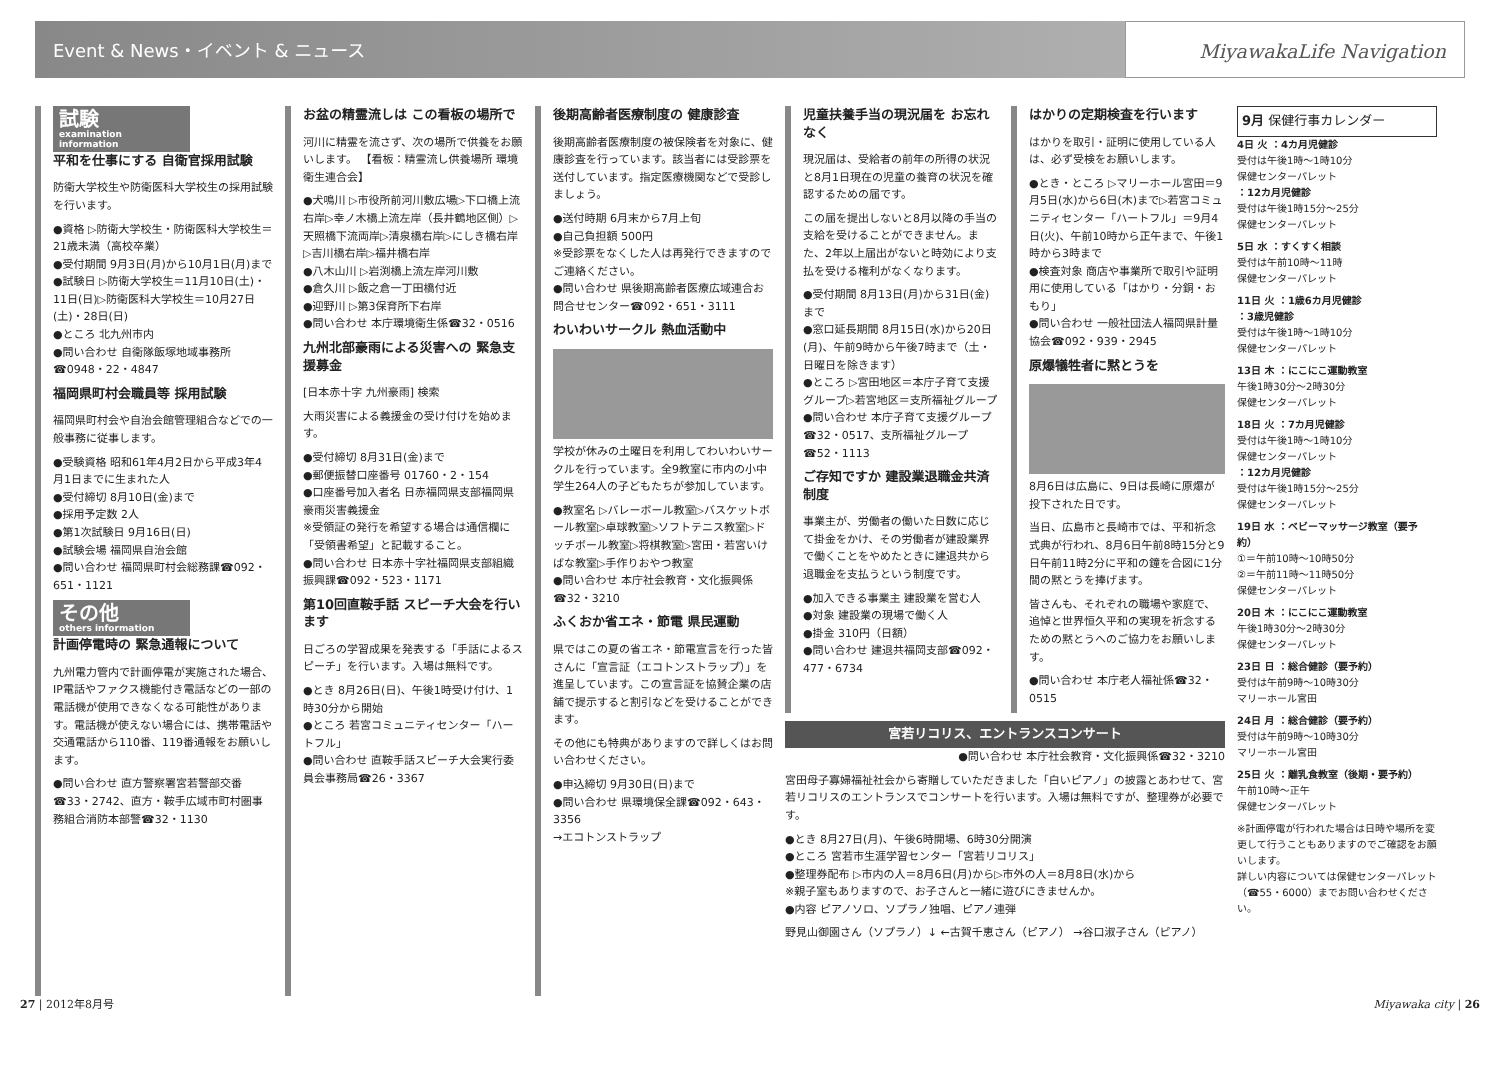Event & News・イベント & ニュース MiyawakaLife Navigation
試験
examination information
平和を仕事にする 自衛官採用試験
防衛大学校生や防衛医科大学校生の採用試験を行います。
●資格 ▷防衛大学校生・防衛医科大学校生＝21歳未満（高校卒業）
●受付期間 9月3日(月)から10月1日(月)まで
●試験日 ▷防衛大学校生＝11月10日(土)・11日(日)▷防衛医科大学校生＝10月27日(土)・28日(日)
●ところ 北九州市内
●問い合わせ 自衛隊飯塚地域事務所☎0948・22・4847
福岡県町村会職員等 採用試験
福岡県町村会や自治会館管理組合などでの一般事務に従事します。
●受験資格 昭和61年4月2日から平成3年4月1日までに生まれた人
●受付締切 8月10日(金)まで
●採用予定数 2人
●第1次試験日 9月16日(日)
●試験会場 福岡県自治会館
●問い合わせ 福岡県町村会総務課☎092・651・1121
その他
others information
計画停電時の 緊急通報について
九州電力管内で計画停電が実施された場合、IP電話やファクス機能付き電話などの一部の電話機が使用できなくなる可能性があります。電話機が使えない場合には、携帯電話や交通電話から110番、119番通報をお願いします。
●問い合わせ 直方警察署宮若警部交番☎33・2742、直方・鞍手広域市町村圏事務組合消防本部警☎32・1130
お盆の精霊流しは この看板の場所で
河川に精霊を流さず、次の場所で供養をお願いします。 【看板：精霊流し供養場所 環境衛生連合会】
●犬鳴川 ▷市役所前河川敷広場▷下口橋上流右岸▷幸ノ木橋上流左岸（長井鶴地区側）▷天照橋下流両岸▷清泉橋右岸▷にしき橋右岸▷吉川橋右岸▷福井橋右岸
●八木山川 ▷岩渕橋上流左岸河川敷
●倉久川 ▷飯之倉一丁田橋付近
●迎野川 ▷第3保育所下右岸
●問い合わせ 本庁環境衛生係☎32・0516
九州北部豪雨による災害への 緊急支援募金
[日本赤十字 九州豪雨] 検索
大雨災害による義援金の受け付けを始めます。
●受付締切 8月31日(金)まで
●郵便振替口座番号 01760・2・154
●口座番号加入者名 日赤福岡県支部福岡県豪雨災害義援金
※受領証の発行を希望する場合は通信欄に「受領書希望」と記載すること。
●問い合わせ 日本赤十字社福岡県支部組織振興課☎092・523・1171
第10回直鞍手話 スピーチ大会を行います
日ごろの学習成果を発表する「手話によるスピーチ」を行います。入場は無料です。
●とき 8月26日(日)、午後1時受け付け、1時30分から開始
●ところ 若宮コミュニティセンター「ハートフル」
●問い合わせ 直鞍手話スピーチ大会実行委員会事務局☎26・3367
後期高齢者医療制度の 健康診査
後期高齢者医療制度の被保険者を対象に、健康診査を行っています。該当者には受診票を送付しています。指定医療機関などで受診しましょう。
●送付時期 6月末から7月上旬
●自己負担額 500円
※受診票をなくした人は再発行できますのでご連絡ください。
●問い合わせ 県後期高齢者医療広域連合お問合せセンター☎092・651・3111
わいわいサークル 熱血活動中
学校が休みの土曜日を利用してわいわいサークルを行っています。全9教室に市内の小中学生264人の子どもたちが参加しています。
●教室名 ▷バレーボール教室▷バスケットボール教室▷卓球教室▷ソフトテニス教室▷ドッチボール教室▷将棋教室▷宮田・若宮いけばな教室▷手作りおやつ教室
●問い合わせ 本庁社会教育・文化振興係☎32・3210
ふくおか省エネ・節電 県民運動
県ではこの夏の省エネ・節電宣言を行った皆さんに「宣言証（エコトンストラップ）」を進呈しています。この宣言証を協賛企業の店舗で提示すると割引などを受けることができます。
その他にも特典がありますので詳しくはお問い合わせください。
●申込締切 9月30日(日)まで
●問い合わせ 県環境保全課☎092・643・3356
→エコトンストラップ
児童扶養手当の現況届を お忘れなく
現況届は、受給者の前年の所得の状況と8月1日現在の児童の養育の状況を確認するための届です。
この届を提出しないと8月以降の手当の支給を受けることができません。また、2年以上届出がないと時効により支払を受ける権利がなくなります。
●受付期間 8月13日(月)から31日(金)まで
●窓口延長期間 8月15日(水)から20日(月)、午前9時から午後7時まで（土・日曜日を除きます）
●ところ ▷宮田地区＝本庁子育て支援グループ▷若宮地区＝支所福祉グループ
●問い合わせ 本庁子育て支援グループ☎32・0517、支所福祉グループ☎52・1113
ご存知ですか 建設業退職金共済制度
事業主が、労働者の働いた日数に応じて掛金をかけ、その労働者が建設業界で働くことをやめたときに建退共から退職金を支払うという制度です。
●加入できる事業主 建設業を営む人
●対象 建設業の現場で働く人
●掛金 310円（日額）
●問い合わせ 建退共福岡支部☎092・477・6734
はかりの定期検査を行います
はかりを取引・証明に使用している人は、必ず受検をお願いします。
●とき・ところ ▷マリーホール宮田＝9月5日(水)から6日(木)まで▷若宮コミュニティセンター「ハートフル」＝9月4日(火)、午前10時から正午まで、午後1時から3時まで
●検査対象 商店や事業所で取引や証明用に使用している「はかり・分銅・おもり」
●問い合わせ 一般社団法人福岡県計量協会☎092・939・2945
原爆犠牲者に黙とうを
8月6日は広島に、9日は長崎に原爆が投下された日です。
当日、広島市と長崎市では、平和祈念式典が行われ、8月6日午前8時15分と9日午前11時2分に平和の鐘を合図に1分間の黙とうを捧げます。
皆さんも、それぞれの職場や家庭で、追悼と世界恒久平和の実現を祈念するための黙とうへのご協力をお願いします。
●問い合わせ 本庁老人福祉係☎32・0515
宮若リコリス、エントランスコンサート
●問い合わせ 本庁社会教育・文化振興係☎32・3210
宮田母子寡婦福祉社会から寄贈していただきました「白いピアノ」の披露とあわせて、宮若リコリスのエントランスでコンサートを行います。入場は無料ですが、整理券が必要です。
●とき 8月27日(月)、午後6時開場、6時30分開演
●ところ 宮若市生涯学習センター「宮若リコリス」
●整理券配布 ▷市内の人＝8月6日(月)から▷市外の人＝8月8日(水)から
※親子室もありますので、お子さんと一緒に遊びにきませんか。
●内容 ピアノソロ、ソプラノ独唱、ピアノ連弾
野見山御園さん（ソプラノ）↓ ←古賀千恵さん（ピアノ） →谷口淑子さん（ピアノ）
9月 保健行事カレンダー
4日 火 ：4カ月児健診
受付は午後1時～1時10分
保健センターパレット
：12カ月児健診
受付は午後1時15分～25分
保健センターパレット
5日 水 ：すくすく相談
受付は午前10時～11時
保健センターパレット
11日 火 ：1歳6カ月児健診
：3歳児健診
受付は午後1時～1時10分
保健センターパレット
13日 木 ：にこにこ運動教室
午後1時30分～2時30分
保健センターパレット
18日 火 ：7カ月児健診
受付は午後1時～1時10分
保健センターパレット
：12カ月児健診
受付は午後1時15分～25分
保健センターパレット
19日 水 ：ベビーマッサージ教室（要予約）
①＝午前10時～10時50分
②＝午前11時～11時50分
保健センターパレット
20日 木 ：にこにこ運動教室
午後1時30分～2時30分
保健センターパレット
23日 日 ：総合健診（要予約）
受付は午前9時～10時30分
マリーホール宮田
24日 月 ：総合健診（要予約）
受付は午前9時～10時30分
マリーホール宮田
25日 火 ：離乳食教室（後期・要予約）
午前10時～正午
保健センターパレット
※計画停電が行われた場合は日時や場所を変更して行うこともありますのでご確認をお願いします。
詳しい内容については保健センターパレット（☎55・6000）までお問い合わせください。
27 | 2012年8月号 Miyawaka city | 26